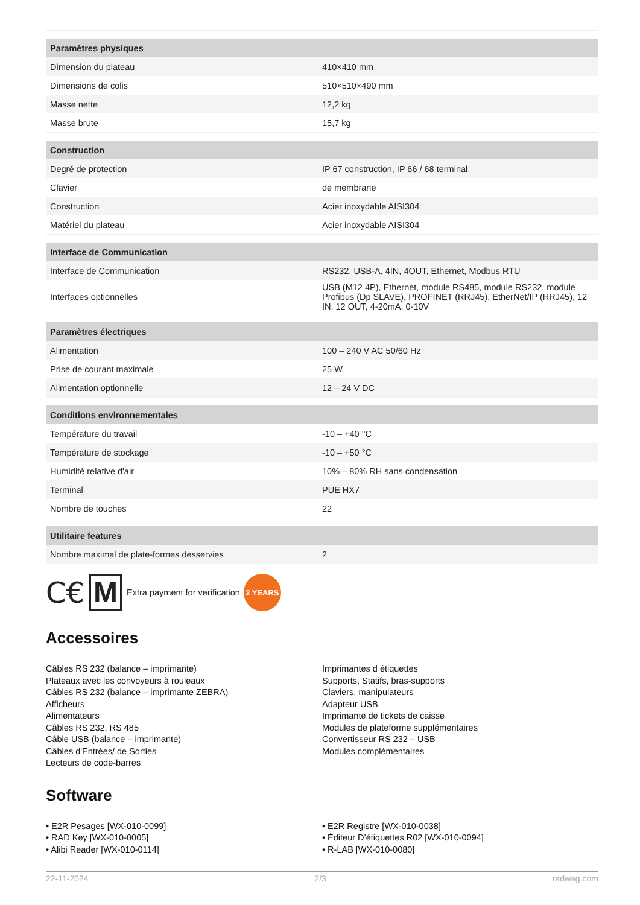| Paramètres physiques | |
| --- | --- |
| Dimension du plateau | 410×410 mm |
| Dimensions de colis | 510×510×490 mm |
| Masse nette | 12,2 kg |
| Masse brute | 15,7 kg |
| Construction | |
| Degré de protection | IP 67 construction, IP 66 / 68 terminal |
| Clavier | de membrane |
| Construction | Acier inoxydable AISI304 |
| Matériel du plateau | Acier inoxydable AISI304 |
| Interface de Communication | |
| Interface de Communication | RS232, USB-A, 4IN, 4OUT, Ethernet, Modbus RTU |
| Interfaces optionnelles | USB (M12 4P), Ethernet, module RS485, module RS232, module Profibus (Dp SLAVE), PROFINET (RRJ45), EtherNet/IP (RRJ45), 12 IN, 12 OUT, 4-20mA, 0-10V |
| Paramètres électriques | |
| Alimentation | 100 – 240 V AC 50/60 Hz |
| Prise de courant maximale | 25 W |
| Alimentation optionnelle | 12 – 24 V DC |
| Conditions environnementales | |
| Température du travail | -10 – +40 °C |
| Température de stockage | -10 – +50 °C |
| Humidité relative d'air | 10% – 80% RH sans condensation |
| Terminal | PUE HX7 |
| Nombre de touches | 22 |
| Utilitaire features | |
| Nombre maximal de plate-formes desservies | 2 |
C€ M Extra payment for verification 2 YEARS
Accessoires
Câbles RS 232 (balance – imprimante)
Plateaux avec les convoyeurs à rouleaux
Câbles RS 232 (balance – imprimante ZEBRA)
Afficheurs
Alimentateurs
Câbles RS 232, RS 485
Câble USB (balance – imprimante)
Câbles d'Entrées/ de Sorties
Lecteurs de code-barres
Imprimantes d étiquettes
Supports, Statifs, bras-supports
Claviers, manipulateurs
Adapteur USB
Imprimante de tickets de caisse
Modules de plateforme supplémentaires
Convertisseur RS 232 – USB
Modules complémentaires
Software
• E2R Pesages [WX-010-0099]
• RAD Key [WX-010-0005]
• Alibi Reader [WX-010-0114]
• E2R Registre [WX-010-0038]
• Éditeur D’étiquettes R02 [WX-010-0094]
• R-LAB [WX-010-0080]
22-11-2024 2/3 radwag.com